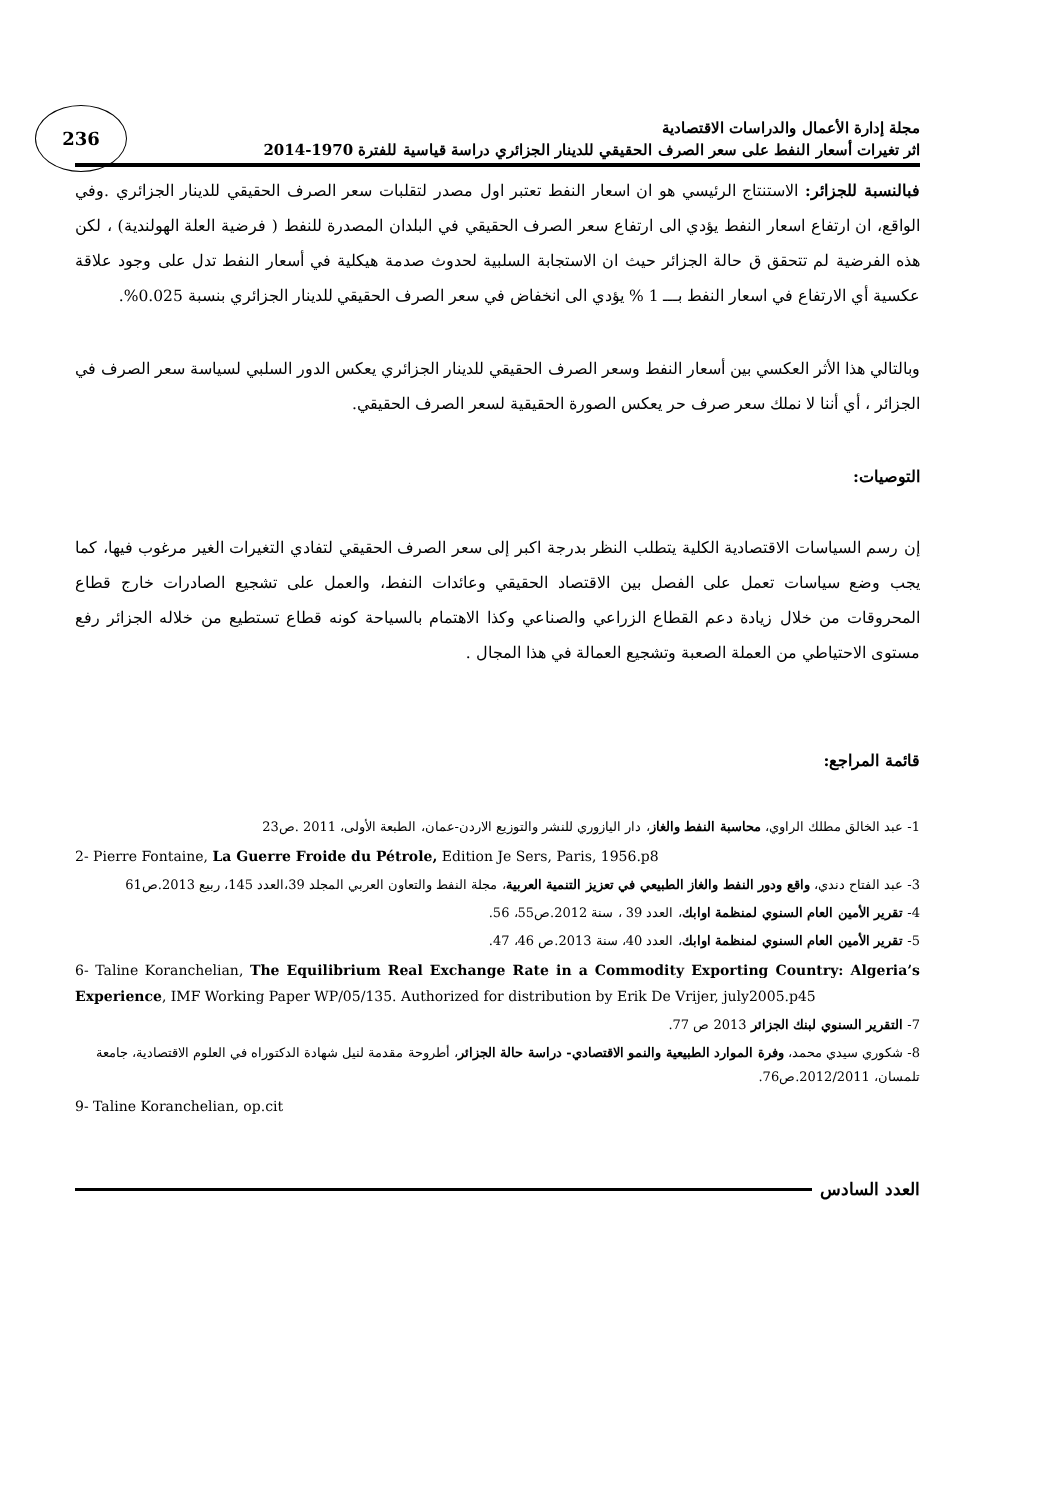236
مجلة إدارة الأعمال والدراسات الاقتصادية
اثر تغيرات أسعار النفط على سعر الصرف الحقيقي للدينار الجزائري دراسة قياسية للفترة 1970-2014
فبالنسبة للجزائر: الاستنتاج الرئيسي هو ان اسعار النفط تعتبر اول مصدر لتقلبات سعر الصرف الحقيقي للدينار الجزائري .وفي الواقع، ان ارتفاع اسعار النفط يؤدي الى ارتفاع سعر الصرف الحقيقي في البلدان المصدرة للنفط ( فرضية العلة الهولندية) ، لكن هذه الفرضية لم تتحقق ق حالة الجزائر حيث ان الاستجابة السلبية لحدوث صدمة هيكلية في أسعار النفط تدل على وجود علاقة عكسية أي الارتفاع في اسعار النفط بـــ 1 % يؤدي الى انخفاض في سعر الصرف الحقيقي للدينار الجزائري بنسبة 0.025%.
وبالتالي هذا الأثر العكسي بين أسعار النفط وسعر الصرف الحقيقي للدينار الجزائري يعكس الدور السلبي لسياسة سعر الصرف في الجزائر ، أي أننا لا نملك سعر صرف حر يعكس الصورة الحقيقية لسعر الصرف الحقيقي.
التوصيات:
إن رسم السياسات الاقتصادية الكلية يتطلب النظر بدرجة اكبر إلى سعر الصرف الحقيقي لتفادي التغيرات الغير مرغوب فيها، كما يجب وضع سياسات تعمل على الفصل بين الاقتصاد الحقيقي وعائدات النفط، والعمل على تشجيع الصادرات خارج قطاع المحروقات من خلال زيادة دعم القطاع الزراعي والصناعي وكذا الاهتمام بالسياحة كونه قطاع تستطيع من خلاله الجزائر رفع مستوى الاحتياطي من العملة الصعبة وتشجيع العمالة في هذا المجال .
قائمة المراجع:
1- عبد الخالق مطلك الراوي، محاسبة النفط والغاز، دار اليازوري للنشر والتوزيع الاردن-عمان، الطبعة الأولى، 2011 .ص23
2- Pierre Fontaine, La Guerre Froide du Pétrole, Edition Je Sers, Paris, 1956.p8
3- عبد الفتاح دندي، واقع ودور النفط والغاز الطبيعي في تعزيز التنمية العربية، مجلة النفط والتعاون العربي المجلد 39،العدد 145، ربيع 2013.ص61
4- تقرير الأمين العام السنوي لمنظمة اوابك، العدد 39 ، سنة 2012.ص55، 56.
5- تقرير الأمين العام السنوي لمنظمة اوابك، العدد 40، سنة 2013.ص 46، 47.
6- Taline Koranchelian, The Equilibrium Real Exchange Rate in a Commodity Exporting Country: Algeria’s Experience, IMF Working Paper WP/05/135. Authorized for distribution by Erik De Vrijer, july2005.p45
7- التقرير السنوي لبنك الجزائر 2013 ص 77.
8- شكوري سيدي محمد، وفرة الموارد الطبيعية والنمو الاقتصادي- دراسة حالة الجزائر، أطروحة مقدمة لنيل شهادة الدكتوراه في العلوم الاقتصادية، جامعة تلمسان، 2012/2011.ص76.
9- Taline Koranchelian, op.cit
العدد السادس